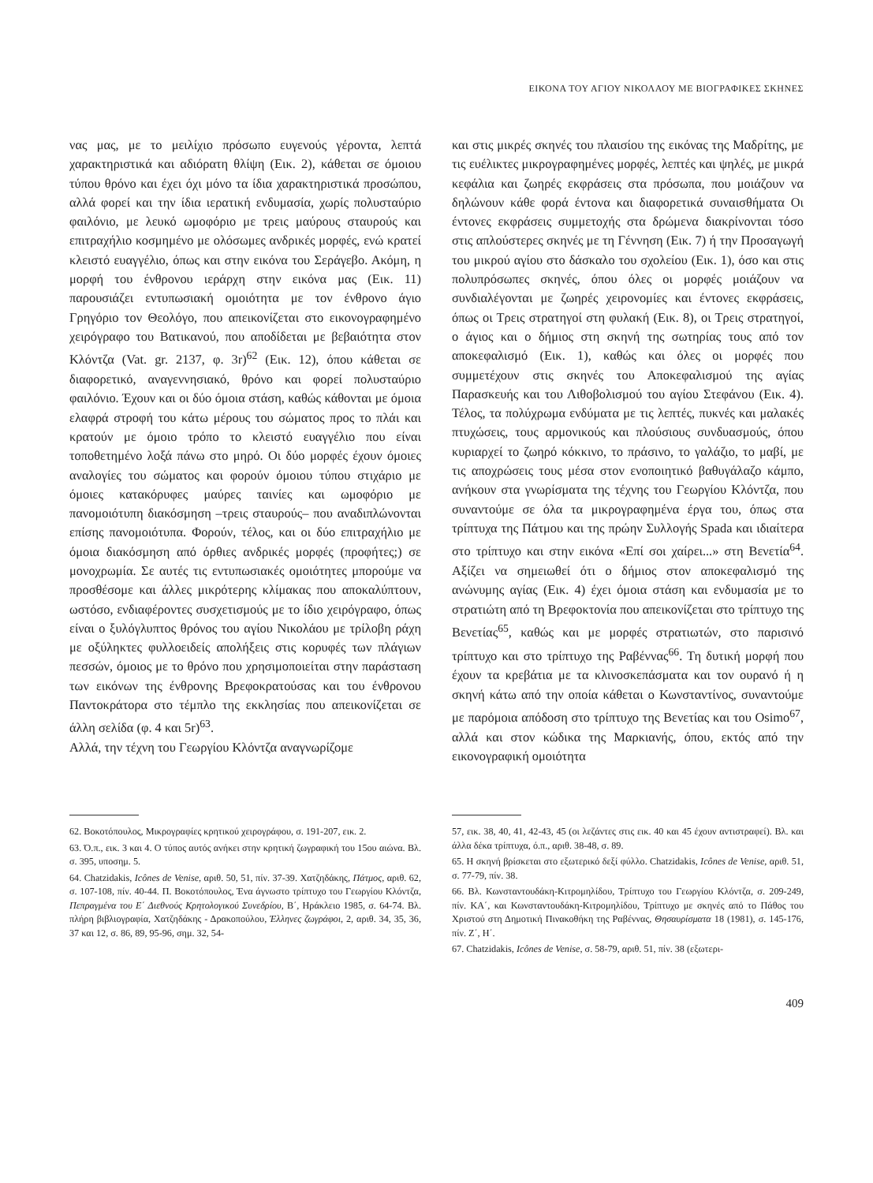ΕΙΚΟΝΑ ΤΟΥ ΑΓΙΟΥ ΝΙΚΟΛΑΟΥ ΜΕ ΒΙΟΓΡΑΦΙΚΕΣ ΣΚΗΝΕΣ
νας μας, με το μειλίχιο πρόσωπο ευγενούς γέροντα, λεπτά χαρακτηριστικά και αδιόρατη θλίψη (Εικ. 2), κάθεται σε όμοιου τύπου θρόνο και έχει όχι μόνο τα ίδια χαρακτηριστικά προσώπου, αλλά φορεί και την ίδια ιερατική ενδυμασία, χωρίς πολυσταύριο φαιλόνιο, με λευκό ωμοφόριο με τρεις μαύρους σταυρούς και επιτραχήλιο κοσμημένο με ολόσωμες ανδρικές μορφές, ενώ κρατεί κλειστό ευαγγέλιο, όπως και στην εικόνα του Σεράγεβο. Ακόμη, η μορφή του ένθρονου ιεράρχη στην εικόνα μας (Εικ. 11) παρουσιάζει εντυπωσιακή ομοιότητα με τον ένθρονο άγιο Γρηγόριο τον Θεολόγο, που απεικονίζεται στο εικονογραφημένο χειρόγραφο του Βατικανού, που αποδίδεται με βεβαιότητα στον Κλόντζα (Vat. gr. 2137, φ. 3r)<sup>62</sup> (Εικ. 12), όπου κάθεται σε διαφορετικό, αναγεννησιακό, θρόνο και φορεί πολυσταύριο φαιλόνιο. Έχουν και οι δύο όμοια στάση, καθώς κάθονται με όμοια ελαφρά στροφή του κάτω μέρους του σώματος προς το πλάι και κρατούν με όμοιο τρόπο το κλειστό ευαγγέλιο που είναι τοποθετημένο λοξά πάνω στο μηρό. Οι δύο μορφές έχουν όμοιες αναλογίες του σώματος και φορούν όμοιου τύπου στιχάριο με όμοιες κατακόρυφες μαύρες ταινίες και ωμοφόριο με πανομοιότυπη διακόσμηση –τρεις σταυρούς– που αναδιπλώνονται επίσης πανομοιότυπα. Φορούν, τέλος, και οι δύο επιτραχήλιο με όμοια διακόσμηση από όρθιες ανδρικές μορφές (προφήτες;) σε μονοχρωμία. Σε αυτές τις εντυπωσιακές ομοιότητες μπορούμε να προσθέσομε και άλλες μικρότερης κλίμακας που αποκαλύπτουν, ωστόσο, ενδιαφέροντες συσχετισμούς με το ίδιο χειρόγραφο, όπως είναι ο ξυλόγλυπτος θρόνος του αγίου Νικολάου με τρίλοβη ράχη με οξύληκτες φυλλοειδείς απολήξεις στις κορυφές των πλάγιων πεσσών, όμοιος με το θρόνο που χρησιμοποιείται στην παράσταση των εικόνων της ένθρονης Βρεφοκρατούσας και του ένθρονου Παντοκράτορα στο τέμπλο της εκκλησίας που απεικονίζεται σε άλλη σελίδα (φ. 4 και 5r)<sup>63</sup>.
Αλλά, την τέχνη του Γεωργίου Κλόντζα αναγνωρίζομε
και στις μικρές σκηνές του πλαισίου της εικόνας της Μαδρίτης, με τις ευέλικτες μικρογραφημένες μορφές, λεπτές και ψηλές, με μικρά κεφάλια και ζωηρές εκφράσεις στα πρόσωπα, που μοιάζουν να δηλώνουν κάθε φορά έντονα και διαφορετικά συναισθήματα Οι έντονες εκφράσεις συμμετοχής στα δρώμενα διακρίνονται τόσο στις απλούστερες σκηνές με τη Γέννηση (Εικ. 7) ή την Προσαγωγή του μικρού αγίου στο δάσκαλο του σχολείου (Εικ. 1), όσο και στις πολυπρόσωπες σκηνές, όπου όλες οι μορφές μοιάζουν να συνδιαλέγονται με ζωηρές χειρονομίες και έντονες εκφράσεις, όπως οι Τρεις στρατηγοί στη φυλακή (Εικ. 8), οι Τρεις στρατηγοί, ο άγιος και ο δήμιος στη σκηνή της σωτηρίας τους από τον αποκεφαλισμό (Εικ. 1), καθώς και όλες οι μορφές που συμμετέχουν στις σκηνές του Αποκεφαλισμού της αγίας Παρασκευής και του Λιθοβολισμού του αγίου Στεφάνου (Εικ. 4). Τέλος, τα πολύχρωμα ενδύματα με τις λεπτές, πυκνές και μαλακές πτυχώσεις, τους αρμονικούς και πλούσιους συνδυασμούς, όπου κυριαρχεί το ζωηρό κόκκινο, το πράσινο, το γαλάζιο, το μαβί, με τις αποχρώσεις τους μέσα στον ενοποιητικό βαθυγάλαζο κάμπο, ανήκουν στα γνωρίσματα της τέχνης του Γεωργίου Κλόντζα, που συναντούμε σε όλα τα μικρογραφημένα έργα του, όπως στα τρίπτυχα της Πάτμου και της πρώην Συλλογής Spada και ιδιαίτερα στο τρίπτυχο και στην εικόνα «Επί σοι χαίρει...» στη Βενετία<sup>64</sup>. Αξίζει να σημειωθεί ότι ο δήμιος στον αποκεφαλισμό της ανώνυμης αγίας (Εικ. 4) έχει όμοια στάση και ενδυμασία με το στρατιώτη από τη Βρεφοκτονία που απεικονίζεται στο τρίπτυχο της Βενετίας<sup>65</sup>, καθώς και με μορφές στρατιωτών, στο παρισινό τρίπτυχο και στο τρίπτυχο της Ραβέννας<sup>66</sup>. Τη δυτική μορφή που έχουν τα κρεβάτια με τα κλινοσκεπάσματα και τον ουρανό ή η σκηνή κάτω από την οποία κάθεται ο Κωνσταντίνος, συναντούμε με παρόμοια απόδοση στο τρίπτυχο της Βενετίας και του Osimo<sup>67</sup>, αλλά και στον κώδικα της Μαρκιανής, όπου, εκτός από την εικονογραφική ομοιότητα
62. Βοκοτόπουλος, Μικρογραφίες κρητικού χειρογράφου, σ. 191-207, εικ. 2.
63. Ό.π., εικ. 3 και 4. Ο τύπος αυτός ανήκει στην κρητική ζωγραφική του 15ου αιώνα. Βλ. σ. 395, υποσημ. 5.
64. Chatzidakis, Icônes de Venise, αριθ. 50, 51, πίν. 37-39. Χατζηδάκης, Πάτμος, αριθ. 62, σ. 107-108, πίν. 40-44. Π. Βοκοτόπουλος, Ένα άγνωστο τρίπτυχο του Γεωργίου Κλόντζα, Πεπραγμένα του Ε΄ Διεθνούς Κρητολογικού Συνεδρίου, Β΄, Ηράκλειο 1985, σ. 64-74. Βλ. πλήρη βιβλιογραφία, Χατζηδάκης - Δρακοπούλου, Έλληνες ζωγράφοι, 2, αριθ. 34, 35, 36, 37 και 12, σ. 86, 89, 95-96, σημ. 32, 54-
57, εικ. 38, 40, 41, 42-43, 45 (οι λεζάντες στις εικ. 40 και 45 έχουν αντιστραφεί). Βλ. και άλλα δέκα τρίπτυχα, ό.π., αριθ. 38-48, σ. 89.
65. Η σκηνή βρίσκεται στο εξωτερικό δεξί φύλλο. Chatzidakis, Icônes de Venise, αριθ. 51, σ. 77-79, πίν. 38.
66. Βλ. Κωνσταντουδάκη-Κιτρομηλίδου, Τρίπτυχο του Γεωργίου Κλόντζα, σ. 209-249, πίν. ΚΑ΄, και Κωνσταντουδάκη-Κιτρομηλίδου, Τρίπτυχο με σκηνές από το Πάθος του Χριστού στη Δημοτική Πινακοθήκη της Ραβέννας, Θησαυρίσματα 18 (1981), σ. 145-176, πίν. Ζ΄, Η΄.
67. Chatzidakis, Icônes de Venise, σ. 58-79, αριθ. 51, πίν. 38 (εξωτερι-
409